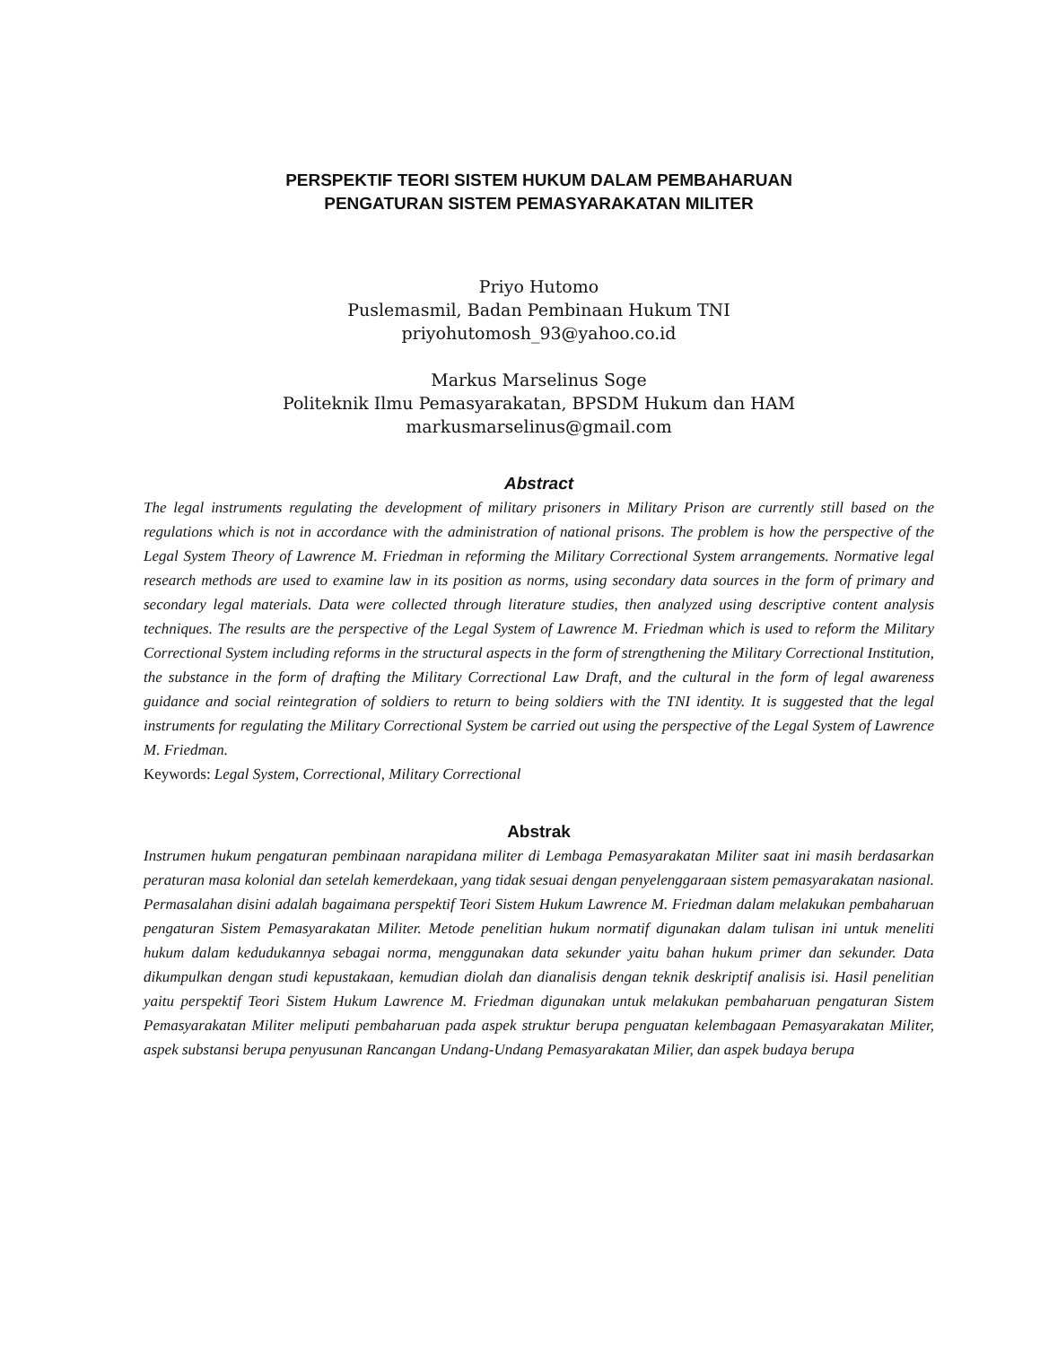PERSPEKTIF TEORI SISTEM HUKUM DALAM PEMBAHARUAN
PENGATURAN SISTEM PEMASYARAKATAN MILITER
Priyo Hutomo
Puslemasmil, Badan Pembinaan Hukum TNI
priyohutomosh_93@yahoo.co.id
Markus Marselinus Soge
Politeknik Ilmu Pemasyarakatan, BPSDM Hukum dan HAM
markusmarselinus@gmail.com
Abstract
The legal instruments regulating the development of military prisoners in Military Prison are currently still based on the regulations which is not in accordance with the administration of national prisons. The problem is how the perspective of the Legal System Theory of Lawrence M. Friedman in reforming the Military Correctional System arrangements. Normative legal research methods are used to examine law in its position as norms, using secondary data sources in the form of primary and secondary legal materials. Data were collected through literature studies, then analyzed using descriptive content analysis techniques. The results are the perspective of the Legal System of Lawrence M. Friedman which is used to reform the Military Correctional System including reforms in the structural aspects in the form of strengthening the Military Correctional Institution, the substance in the form of drafting the Military Correctional Law Draft, and the cultural in the form of legal awareness guidance and social reintegration of soldiers to return to being soldiers with the TNI identity. It is suggested that the legal instruments for regulating the Military Correctional System be carried out using the perspective of the Legal System of Lawrence M. Friedman.
Keywords: Legal System, Correctional, Military Correctional
Abstrak
Instrumen hukum pengaturan pembinaan narapidana militer di Lembaga Pemasyarakatan Militer saat ini masih berdasarkan peraturan masa kolonial dan setelah kemerdekaan, yang tidak sesuai dengan penyelenggaraan sistem pemasyarakatan nasional. Permasalahan disini adalah bagaimana perspektif Teori Sistem Hukum Lawrence M. Friedman dalam melakukan pembaharuan pengaturan Sistem Pemasyarakatan Militer. Metode penelitian hukum normatif digunakan dalam tulisan ini untuk meneliti hukum dalam kedudukannya sebagai norma, menggunakan data sekunder yaitu bahan hukum primer dan sekunder. Data dikumpulkan dengan studi kepustakaan, kemudian diolah dan dianalisis dengan teknik deskriptif analisis isi. Hasil penelitian yaitu perspektif Teori Sistem Hukum Lawrence M. Friedman digunakan untuk melakukan pembaharuan pengaturan Sistem Pemasyarakatan Militer meliputi pembaharuan pada aspek struktur berupa penguatan kelembagaan Pemasyarakatan Militer, aspek substansi berupa penyusunan Rancangan Undang-Undang Pemasyarakatan Milier, dan aspek budaya berupa